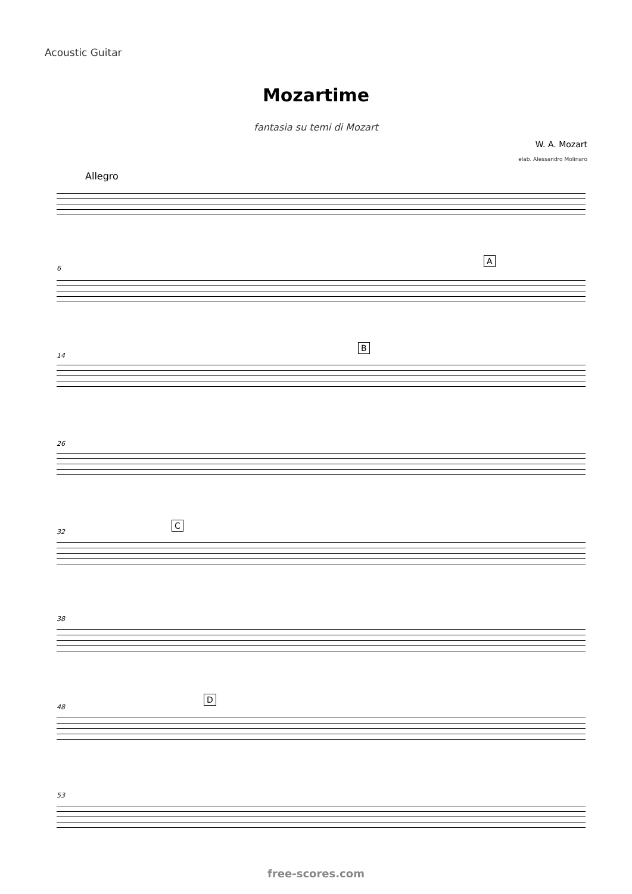Acoustic Guitar
Mozartime
fantasia su temi di Mozart
W. A. Mozart
elab. Alessandro Molinaro
Allegro
6
A
14
B
26
32
C
38
48
D
53
free-scores.com